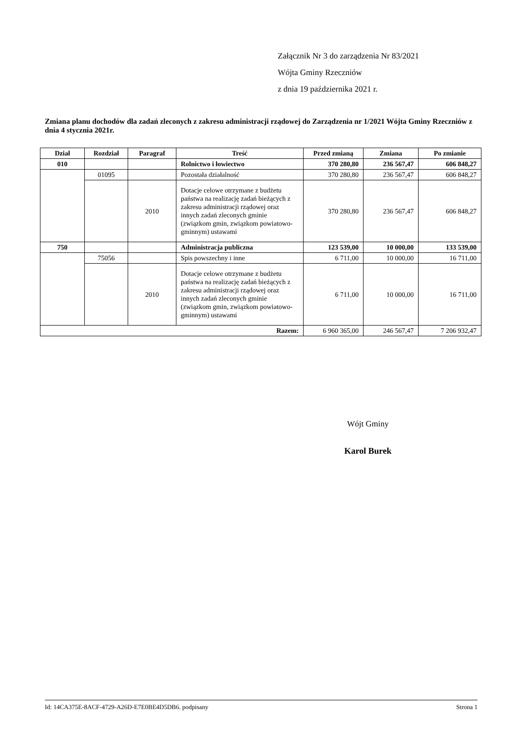Załącznik Nr 3 do zarządzenia Nr 83/2021
Wójta Gminy Rzeczniów
z dnia 19 października 2021 r.
Zmiana planu dochodów dla zadań zleconych z zakresu administracji rządowej do Zarządzenia nr 1/2021 Wójta Gminy Rzeczniów z dnia 4 stycznia 2021r.
| Dział | Rozdział | Paragraf | Treść | Przed zmianą | Zmiana | Po zmianie |
| --- | --- | --- | --- | --- | --- | --- |
| 010 | | | Rolnictwo i łowiectwo | 370 280,80 | 236 567,47 | 606 848,27 |
| | 01095 | | Pozostała działalność | 370 280,80 | 236 567,47 | 606 848,27 |
| | | 2010 | Dotacje celowe otrzymane z budżetu państwa na realizację zadań bieżących z zakresu administracji rządowej oraz innych zadań zleconych gminie (związkom gmin, związkom powiatowo-gminnym) ustawami | 370 280,80 | 236 567,47 | 606 848,27 |
| 750 | | | Administracja publiczna | 123 539,00 | 10 000,00 | 133 539,00 |
| | 75056 | | Spis powszechny i inne | 6 711,00 | 10 000,00 | 16 711,00 |
| | | 2010 | Dotacje celowe otrzymane z budżetu państwa na realizację zadań bieżących z zakresu administracji rządowej oraz innych zadań zleconych gminie (związkom gmin, związkom powiatowo-gminnym) ustawami | 6 711,00 | 10 000,00 | 16 711,00 |
| Razem: | | | | 6 960 365,00 | 246 567,47 | 7 206 932,47 |
Wójt Gminy
Karol Burek
Id: 14CA375E-8ACF-4729-A26D-E7E0BE4D5DB6. podpisany Strona 1